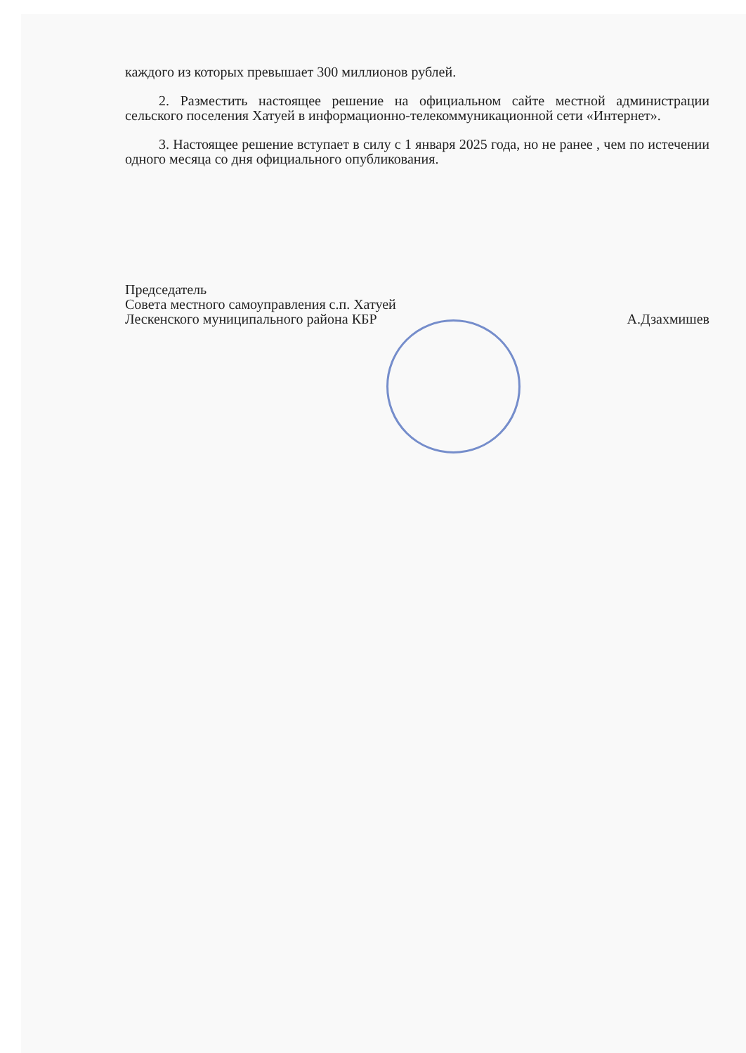каждого из которых превышает 300 миллионов рублей.
2. Разместить настоящее решение на официальном сайте местной администрации сельского поселения Хатуей в информационно-телекоммуникационной сети «Интернет».
3. Настоящее решение вступает в силу с 1 января 2025 года, но не ранее , чем по истечении одного месяца со дня официального опубликования.
Председатель
Совета местного самоуправления с.п. Хатуей
Лескенского муниципального района КБР
А.Дзахмишев